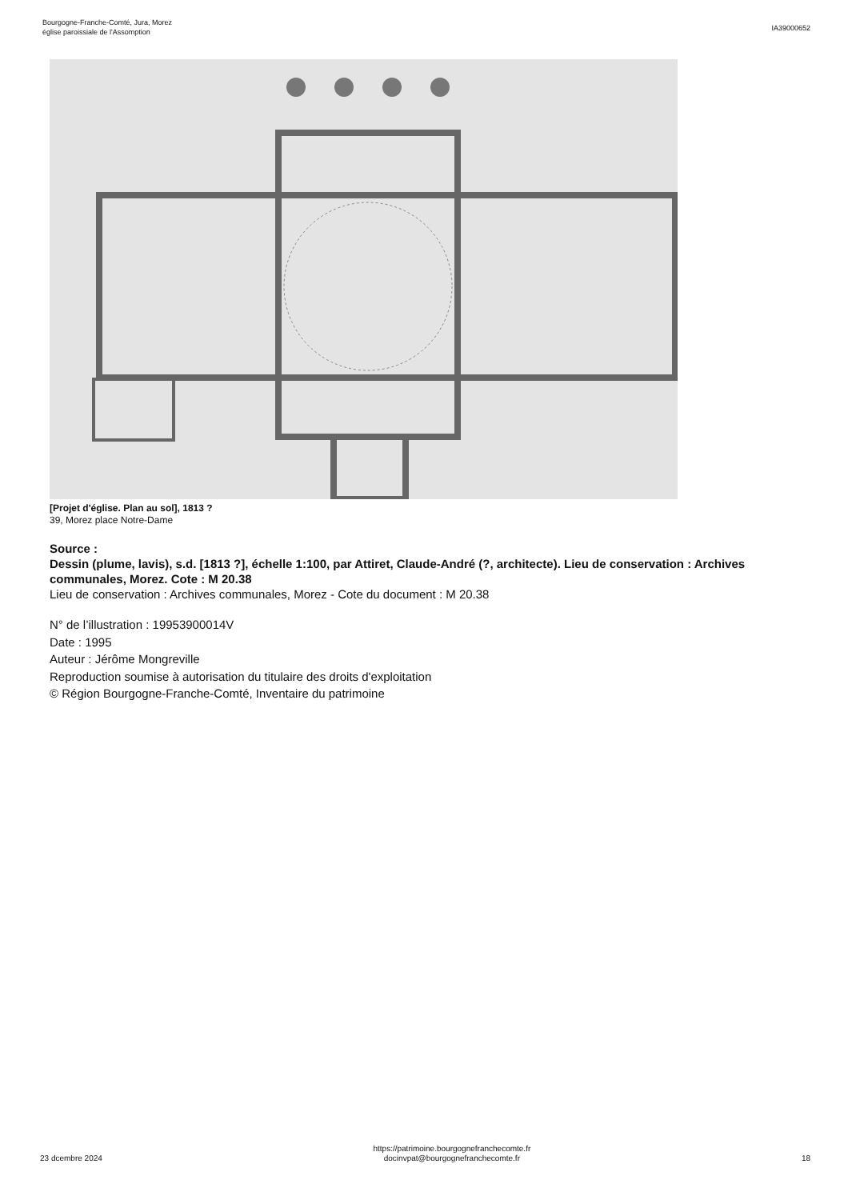Bourgogne-Franche-Comté, Jura, Morez
église paroissiale de l'Assomption
IA39000652
[Projet d'église. Plan au sol], 1813 ?
39, Morez place Notre-Dame
Source :
Dessin (plume, lavis), s.d. [1813 ?], échelle 1:100, par Attiret, Claude-André (?, architecte). Lieu de conservation : Archives communales, Morez. Cote : M 20.38
Lieu de conservation : Archives communales, Morez - Cote du document : M 20.38
N° de l’illustration : 19953900014V
Date : 1995
Auteur : Jérôme Mongreville
Reproduction soumise à autorisation du titulaire des droits d'exploitation
© Région Bourgogne-Franche-Comté, Inventaire du patrimoine
23 dcembre 2024
https://patrimoine.bourgognefranchecomte.fr
docinvpat@bourgognefranchecomte.fr
18